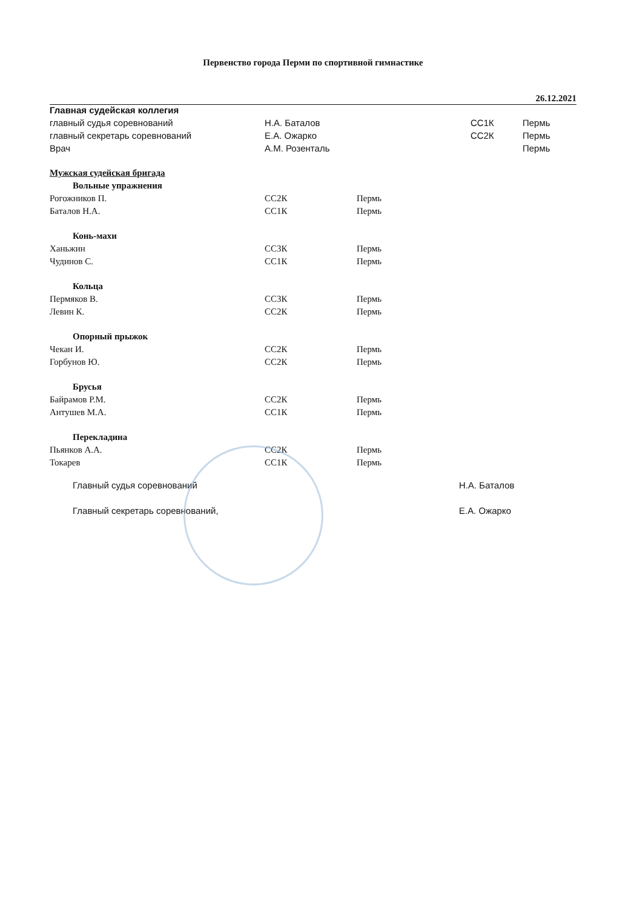Первенство города Перми по спортивной гимнастике
26.12.2021
| Главная судейская коллегия | | | |
| главный судья соревнований | Н.А. Баталов | СС1К | Пермь |
| главный секретарь соревнований | Е.А. Ожарко | СС2К | Пермь |
| Врач | А.М. Розенталь | | Пермь |
| Мужская судейская бригада | | |
| Вольные упражнения | | |
| Рогожников П. | СС2К | Пермь |
| Баталов Н.А. | СС1К | Пермь |
| Конь-махи | | |
| Ханьжин | СС3К | Пермь |
| Чудинов С. | СС1К | Пермь |
| Кольца | | |
| Пермяков В. | СС3К | Пермь |
| Левин К. | СС2К | Пермь |
| Опорный прыжок | | |
| Чекан И. | СС2К | Пермь |
| Горбунов Ю. | СС2К | Пермь |
| Брусья | | |
| Байрамов Р.М. | СС2К | Пермь |
| Антушев М.А. | СС1К | Пермь |
| Перекладина | | |
| Пьянков А.А. | СС2К | Пермь |
| Токарев | СС1К | Пермь |
| Главный судья соревнований | Н.А. Баталов |
| Главный секретарь соревнований, | Е.А. Ожарко |